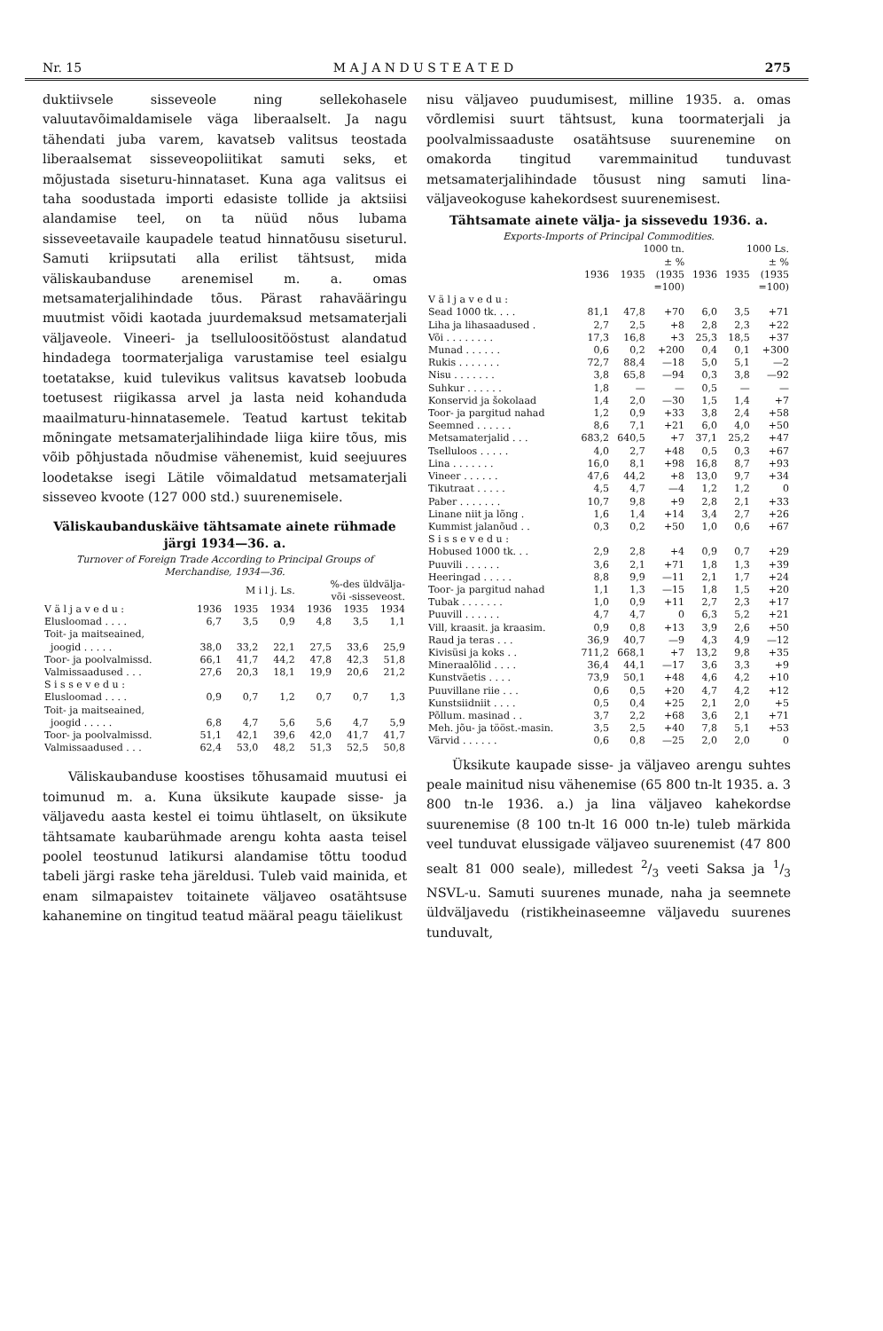Nr. 15 M A J A N D U S T E A T E D 275
duktiivsele sisseveole ning sellekohasele valuutavõimaldamisele väga liberaalselt. Ja nagu tähendati juba varem, kavatseb valitsus teostada liberaalsemat sisseveopoliitikat samuti seks, et mõjustada siseturu-hinnataset. Kuna aga valitsus ei taha soodustada importi edasiste tollide ja aktsiisi alandamise teel, on ta nüüd nõus lubama sisseveetavaile kaupadele teatud hinnatõusu siseturul. Samuti kriipsutati alla erilist tähtsust, mida väliskaubanduse arenemisel m. a. omas metsamaterjalihindade tõus. Pärast rahavääringu muutmist võidi kaotada juurdemaksud metsamaterjali väljaveole. Vineeri- ja tselluloositööstust alandatud hindadega toormaterjaliga varustamise teel esialgu toetatakse, kuid tulevikus valitsus kavatseb loobuda toetusest riigikassa arvel ja lasta neid kohanduda maailmaturu-hinnatasemele. Teatud kartust tekitab mõningate metsamaterjalihindade liiga kiire tõus, mis võib põhjustada nõudmise vähenemist, kuid seejuures loodetakse isegi Lätile võimaldatud metsamaterjali sisseveo kvoote (127 000 std.) suurenemisele.
Väliskaubanduskäive tähtsamate ainete rühmade järgi 1934—36. a.
Turnover of Foreign Trade According to Principal Groups of Merchandise, 1934—36.
| | M i l j. Ls. | | | %-des üldvälja- või -sisseveost. | | |
| --- | --- | --- | --- | --- | --- | --- |
| V ä l j a v e d u : | 1936 | 1935 | 1934 | 1936 | 1935 | 1934 |
| Elusloomad . . . . | 6,7 | 3,5 | 0,9 | 4,8 | 3,5 | 1,1 |
| Toit- ja maitseained, | | | | | | |
| joogid . . . . . | 38,0 | 33,2 | 22,1 | 27,5 | 33,6 | 25,9 |
| Toor- ja poolvalmissd. | 66,1 | 41,7 | 44,2 | 47,8 | 42,3 | 51,8 |
| Valmissaadused . . . | 27,6 | 20,3 | 18,1 | 19,9 | 20,6 | 21,2 |
| S i s s e v e d u : | | | | | | |
| Elusloomad . . . . | 0,9 | 0,7 | 1,2 | 0,7 | 0,7 | 1,3 |
| Toit- ja maitseained, | | | | | | |
| joogid . . . . . | 6,8 | 4,7 | 5,6 | 5,6 | 4,7 | 5,9 |
| Toor- ja poolvalmissd. | 51,1 | 42,1 | 39,6 | 42,0 | 41,7 | 41,7 |
| Valmissaadused . . . | 62,4 | 53,0 | 48,2 | 51,3 | 52,5 | 50,8 |
Väliskaubanduse koostises tõhusamaid muutusi ei toimunud m. a. Kuna üksikute kaupade sisse- ja väljavedu aasta kestel ei toimu ühtlaselt, on üksikute tähtsamate kaubarühmade arengu kohta aasta teisel poolel teostunud latikursi alandamise tõttu toodud tabeli järgi raske teha järeldusi. Tuleb vaid mainida, et enam silmapaistev toitainete väljaveo osatähtsuse kahanemine on tingitud teatud määral peagu täielikust
nisu väljaveo puudumisest, milline 1935. a. omas võrdlemisi suurt tähtsust, kuna toormaterjali ja poolvalmissaaduste osatähtsuse suurenemine on omakorda tingitud varemmainitud tunduvast metsamaterjalihindade tõusust ning samuti lina-väljaveokoguse kahekordsest suurenemisest.
Tähtsamate ainete välja- ja sissevedu 1936. a.
Exports-Imports of Principal Commodities.
| | 1000 tn. | | | 1000 Ls. | | |
| --- | --- | --- | --- | --- | --- | --- |
| | 1936 | 1935 | ± % (1935 =100) | 1936 | 1935 | ± % (1935 =100) |
| V ä l j a v e d u : | | | | | | |
| Sead 1000 tk. . . . | 81,1 | 47,8 | +70 | 6,0 | 3,5 | +71 |
| Liha ja lihasaadused . | 2,7 | 2,5 | +8 | 2,8 | 2,3 | +22 |
| Või . . . . . . . . | 17,3 | 16,8 | +3 | 25,3 | 18,5 | +37 |
| Munad . . . . . . | 0,6 | 0,2 | +200 | 0,4 | 0,1 | +300 |
| Rukis . . . . . . . | 72,7 | 88,4 | —18 | 5,0 | 5,1 | —2 |
| Nisu . . . . . . . | 3,8 | 65,8 | —94 | 0,3 | 3,8 | —92 |
| Suhkur . . . . . . | 1,8 | — | — | 0,5 | — | — |
| Konservid ja šokolaad | 1,4 | 2,0 | —30 | 1,5 | 1,4 | +7 |
| Toor- ja pargitud nahad | 1,2 | 0,9 | +33 | 3,8 | 2,4 | +58 |
| Seemned . . . . . . | 8,6 | 7,1 | +21 | 6,0 | 4,0 | +50 |
| Metsamaterjalid . . . | 683,2 | 640,5 | +7 | 37,1 | 25,2 | +47 |
| Tselluloos . . . . . | 4,0 | 2,7 | +48 | 0,5 | 0,3 | +67 |
| Lina . . . . . . . | 16,0 | 8,1 | +98 | 16,8 | 8,7 | +93 |
| Vineer . . . . . . | 47,6 | 44,2 | +8 | 13,0 | 9,7 | +34 |
| Tikutraat . . . . . | 4,5 | 4,7 | —4 | 1,2 | 1,2 | 0 |
| Paber . . . . . . . | 10,7 | 9,8 | +9 | 2,8 | 2,1 | +33 |
| Linane niit ja lõng . | 1,6 | 1,4 | +14 | 3,4 | 2,7 | +26 |
| Kummist jalanõud . . | 0,3 | 0,2 | +50 | 1,0 | 0,6 | +67 |
| S i s s e v e d u : | | | | | | |
| Hobused 1000 tk. . . | 2,9 | 2,8 | +4 | 0,9 | 0,7 | +29 |
| Puuvili . . . . . . | 3,6 | 2,1 | +71 | 1,8 | 1,3 | +39 |
| Heeringad . . . . . | 8,8 | 9,9 | —11 | 2,1 | 1,7 | +24 |
| Toor- ja pargitud nahad | 1,1 | 1,3 | —15 | 1,8 | 1,5 | +20 |
| Tubak . . . . . . . | 1,0 | 0,9 | +11 | 2,7 | 2,3 | +17 |
| Puuvill . . . . . . | 4,7 | 4,7 | 0 | 6,3 | 5,2 | +21 |
| Vill, kraasit. ja kraasim. | 0,9 | 0,8 | +13 | 3,9 | 2,6 | +50 |
| Raud ja teras . . . | 36,9 | 40,7 | —9 | 4,3 | 4,9 | —12 |
| Kivisüsi ja koks . . | 711,2 | 668,1 | +7 | 13,2 | 9,8 | +35 |
| Mineraalõlid . . . . | 36,4 | 44,1 | —17 | 3,6 | 3,3 | +9 |
| Kunstväetis . . . . | 73,9 | 50,1 | +48 | 4,6 | 4,2 | +10 |
| Puuvillane riie . . . | 0,6 | 0,5 | +20 | 4,7 | 4,2 | +12 |
| Kunstsiidniit . . . . | 0,5 | 0,4 | +25 | 2,1 | 2,0 | +5 |
| Põllum. masinad . . | 3,7 | 2,2 | +68 | 3,6 | 2,1 | +71 |
| Meh. jõu- ja tööst.-masin. | 3,5 | 2,5 | +40 | 7,8 | 5,1 | +53 |
| Värvid . . . . . . | 0,6 | 0,8 | —25 | 2,0 | 2,0 | 0 |
Üksikute kaupade sisse- ja väljaveo arengu suhtes peale mainitud nisu vähenemise (65 800 tn-lt 1935. a. 3 800 tn-le 1936. a.) ja lina väljaveo kahekordse suurenemise (8 100 tn-lt 16 000 tn-le) tuleb märkida veel tunduvat elussigade väljaveo suurenemist (47 800 sealt 81 000 seale), milledest 2/3 veeti Saksa ja 1/3 NSVL-u. Samuti suurenes munade, naha ja seemnete üldväljavedu (ristikheinaseemne väljavedu suurenes tunduvalt,